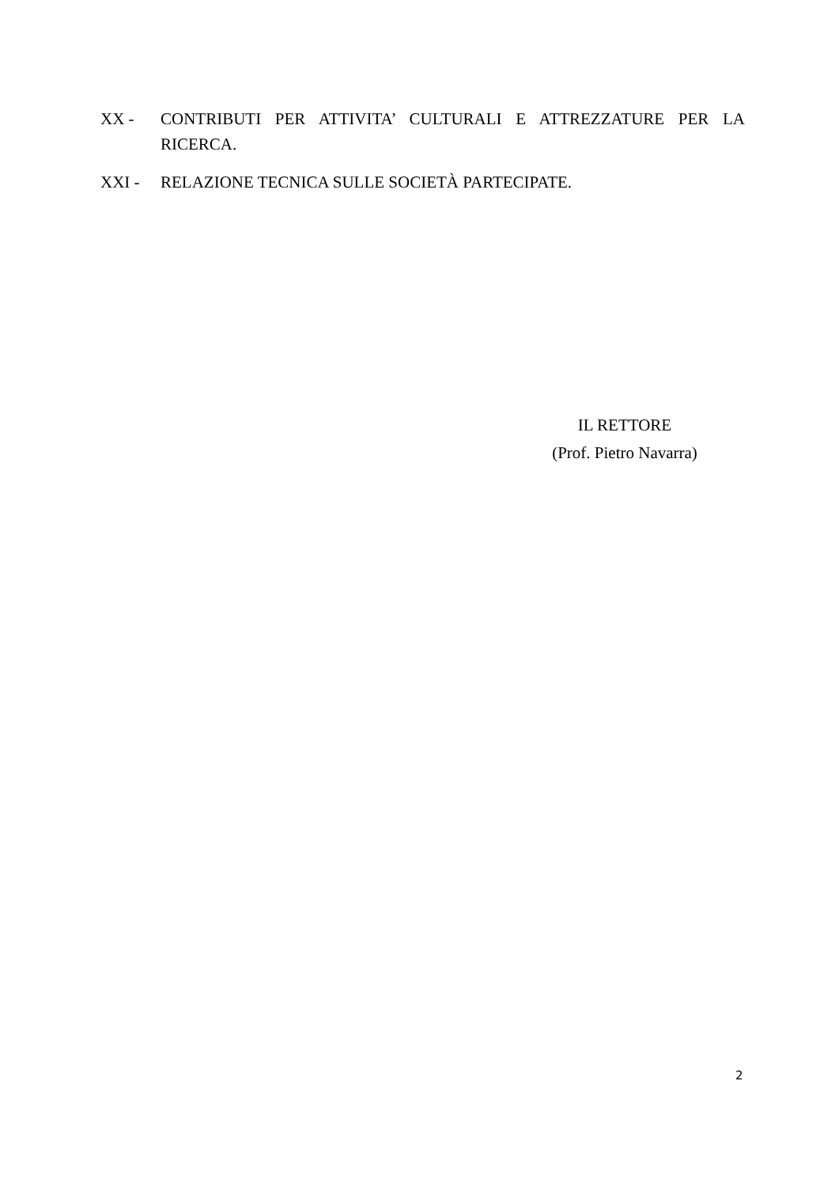XX - CONTRIBUTI PER ATTIVITA’ CULTURALI E ATTREZZATURE PER LA RICERCA.
XXI - RELAZIONE TECNICA SULLE SOCIETÀ PARTECIPATE.
IL RETTORE
(Prof. Pietro Navarra)
2